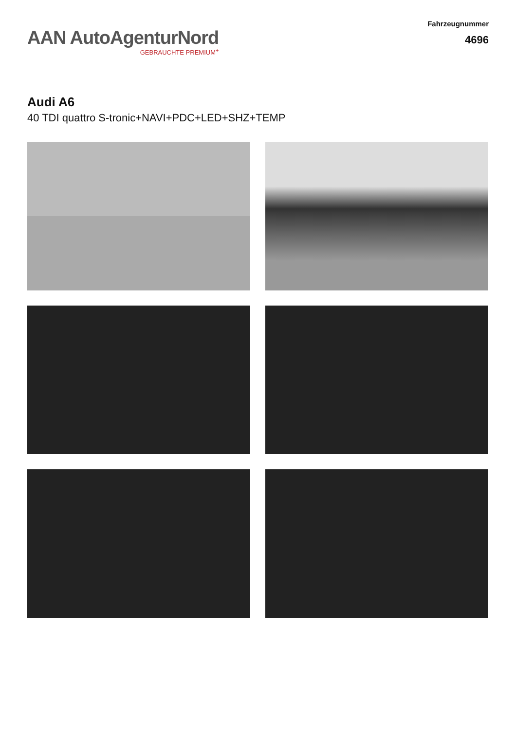AAN AutoAgenturNord
GEBRAUCHTE PREMIUM<sup>+</sup>
Fahrzeugnummer
4696
Audi A6
40 TDI quattro S-tronic+NAVI+PDC+LED+SHZ+TEMP